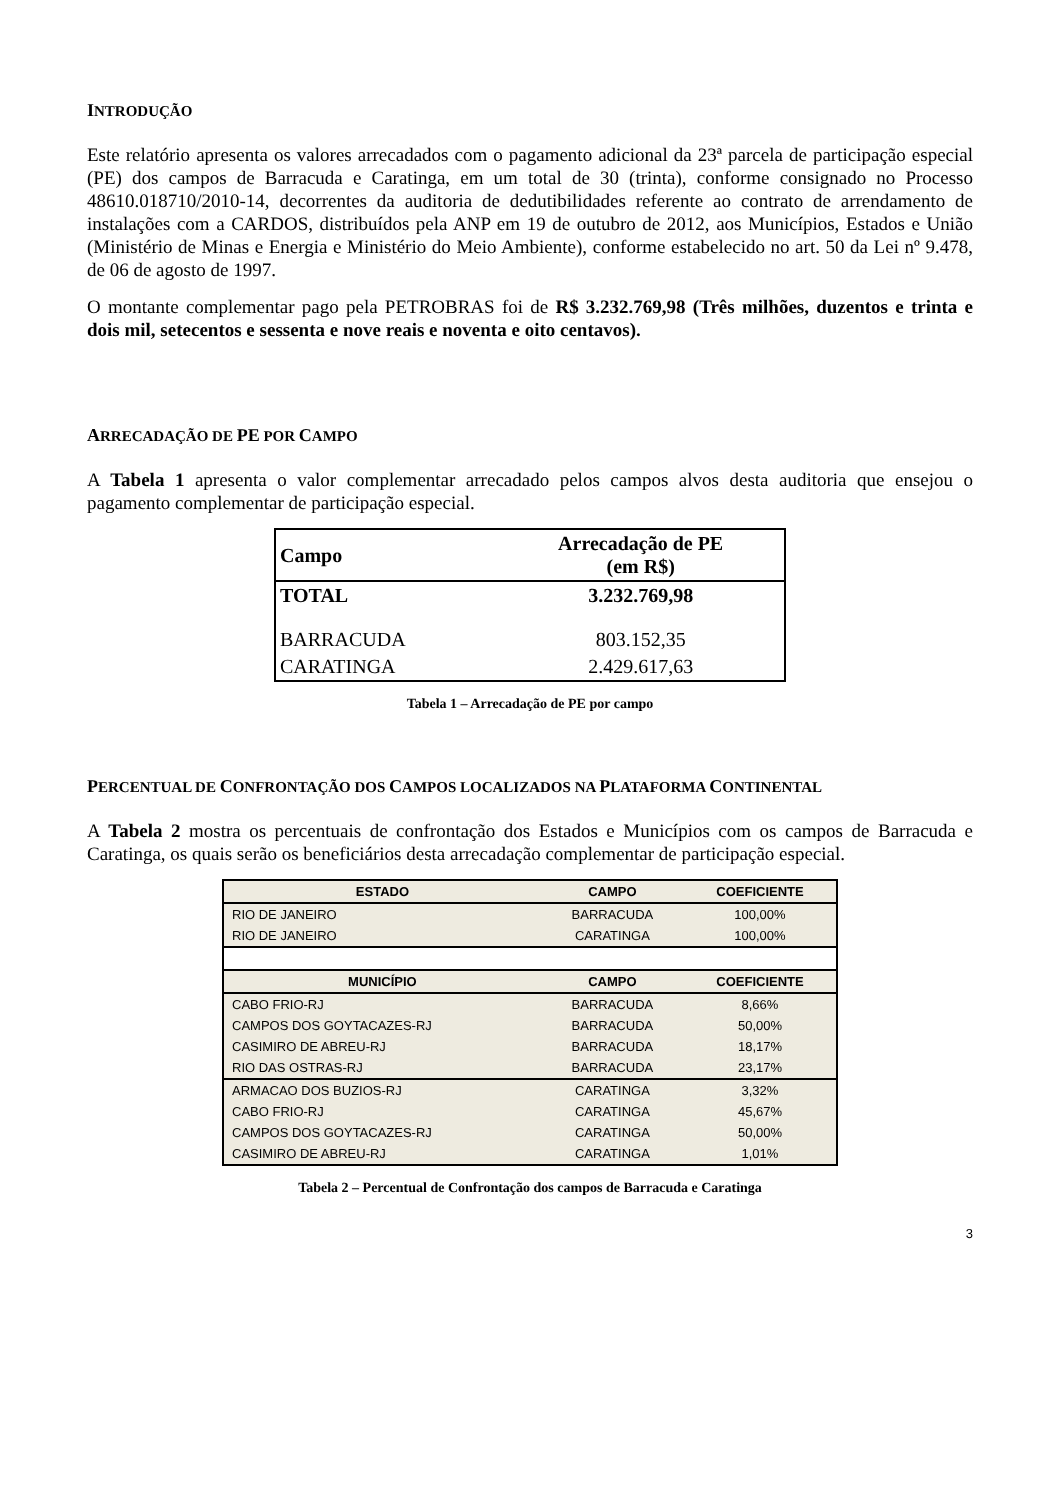INTRODUÇÃO
Este relatório apresenta os valores arrecadados com o pagamento adicional da 23ª parcela de participação especial (PE) dos campos de Barracuda e Caratinga, em um total de 30 (trinta), conforme consignado no Processo 48610.018710/2010-14, decorrentes da auditoria de dedutibilidades referente ao contrato de arrendamento de instalações com a CARDOS, distribuídos pela ANP em 19 de outubro de 2012, aos Municípios, Estados e União (Ministério de Minas e Energia e Ministério do Meio Ambiente), conforme estabelecido no art. 50 da Lei nº 9.478, de 06 de agosto de 1997.
O montante complementar pago pela PETROBRAS foi de R$ 3.232.769,98 (Três milhões, duzentos e trinta e dois mil, setecentos e sessenta e nove reais e noventa e oito centavos).
ARRECADAÇÃO DE PE POR CAMPO
A Tabela 1 apresenta o valor complementar arrecadado pelos campos alvos desta auditoria que ensejou o pagamento complementar de participação especial.
| Campo | Arrecadação de PE (em R$) |
| --- | --- |
| TOTAL | 3.232.769,98 |
| BARRACUDA | 803.152,35 |
| CARATINGA | 2.429.617,63 |
Tabela 1 – Arrecadação de PE por campo
PERCENTUAL DE CONFRONTAÇÃO DOS CAMPOS LOCALIZADOS NA PLATAFORMA CONTINENTAL
A Tabela 2 mostra os percentuais de confrontação dos Estados e Municípios com os campos de Barracuda e Caratinga, os quais serão os beneficiários desta arrecadação complementar de participação especial.
| ESTADO | CAMPO | COEFICIENTE |
| --- | --- | --- |
| RIO DE JANEIRO | BARRACUDA | 100,00% |
| RIO DE JANEIRO | CARATINGA | 100,00% |
| MUNICÍPIO | CAMPO | COEFICIENTE |
| CABO FRIO-RJ | BARRACUDA | 8,66% |
| CAMPOS DOS GOYTACAZES-RJ | BARRACUDA | 50,00% |
| CASIMIRO DE ABREU-RJ | BARRACUDA | 18,17% |
| RIO DAS OSTRAS-RJ | BARRACUDA | 23,17% |
| ARMACAO DOS BUZIOS-RJ | CARATINGA | 3,32% |
| CABO FRIO-RJ | CARATINGA | 45,67% |
| CAMPOS DOS GOYTACAZES-RJ | CARATINGA | 50,00% |
| CASIMIRO DE ABREU-RJ | CARATINGA | 1,01% |
Tabela 2 – Percentual de Confrontação dos campos de Barracuda e Caratinga
3